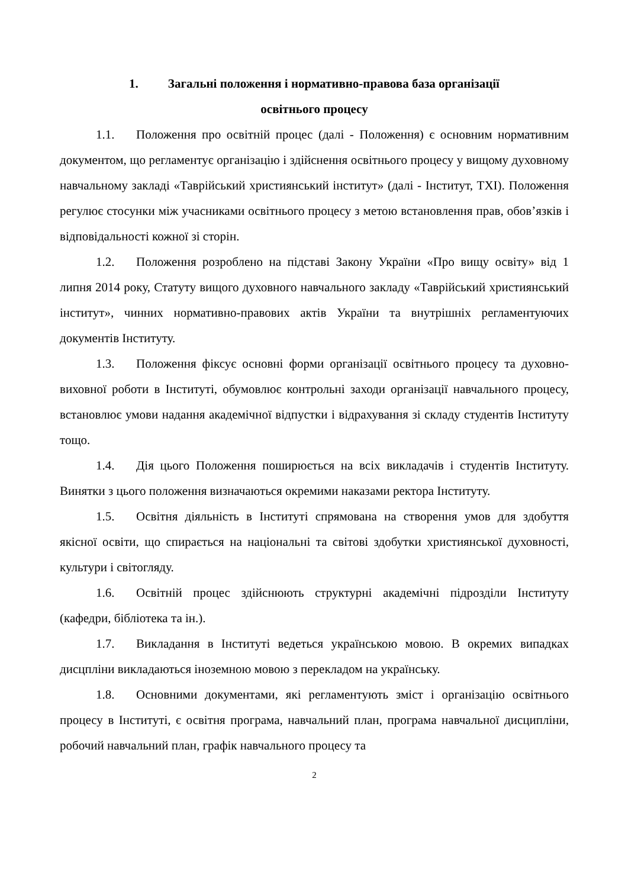1. Загальні положення і нормативно-правова база організації
освітнього процесу
1.1. Положення про освітній процес (далі - Положення) є основним нормативним документом, що регламентує організацію і здійснення освітнього процесу у вищому духовному навчальному закладі «Таврійський християнський інститут» (далі - Інститут, ТХІ). Положення регулює стосунки між учасниками освітнього процесу з метою встановлення прав, обов’язків і відповідальності кожної зі сторін.
1.2. Положення розроблено на підставі Закону України «Про вищу освіту» від 1 липня 2014 року, Статуту вищого духовного навчального закладу «Таврійський християнський інститут», чинних нормативно-правових актів України та внутрішніх регламентуючих документів Інституту.
1.3. Положення фіксує основні форми організації освітнього процесу та духовно-виховної роботи в Інституті, обумовлює контрольні заходи організації навчального процесу, встановлює умови надання академічної відпустки і відрахування зі складу студентів Інституту тощо.
1.4. Дія цього Положення поширюється на всіх викладачів і студентів Інституту. Винятки з цього положення визначаються окремими наказами ректора Інституту.
1.5. Освітня діяльність в Інституті спрямована на створення умов для здобуття якісної освіти, що спирається на національні та світові здобутки християнської духовності, культури і світогляду.
1.6. Освітній процес здійснюють структурні академічні підрозділи Інституту (кафедри, бібліотека та ін.).
1.7. Викладання в Інституті ведеться українською мовою. В окремих випадках дисцпліни викладаються іноземною мовою з перекладом на українську.
1.8. Основними документами, які регламентують зміст і організацію освітнього процесу в Інституті, є освітня програма, навчальний план, програма навчальної дисципліни, робочий навчальний план, графік навчального процесу та
2